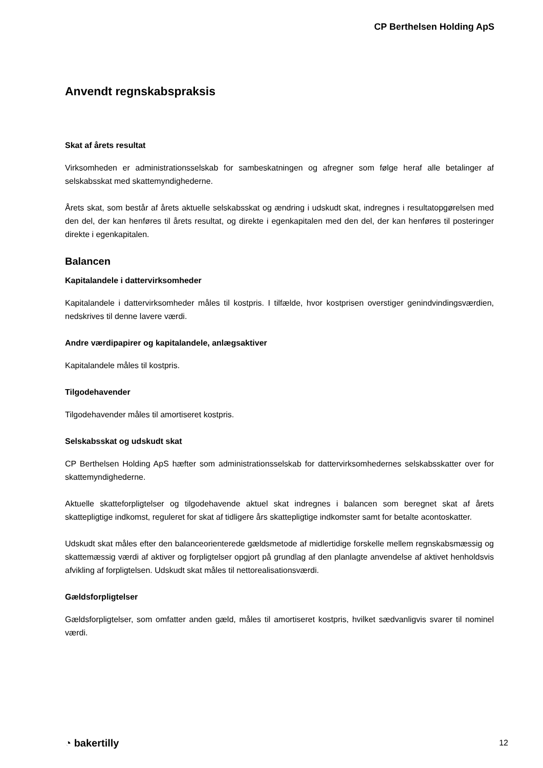CP Berthelsen Holding ApS
Anvendt regnskabspraksis
Skat af årets resultat
Virksomheden er administrationsselskab for sambeskatningen og afregner som følge heraf alle betalinger af selskabsskat med skattemyndighederne.
Årets skat, som består af årets aktuelle selskabsskat og ændring i udskudt skat, indregnes i resultatopgørelsen med den del, der kan henføres til årets resultat, og direkte i egenkapitalen med den del, der kan henføres til posteringer direkte i egenkapitalen.
Balancen
Kapitalandele i dattervirksomheder
Kapitalandele i dattervirksomheder måles til kostpris. I tilfælde, hvor kostprisen overstiger genindvindingsværdien, nedskrives til denne lavere værdi.
Andre værdipapirer og kapitalandele, anlægsaktiver
Kapitalandele måles til kostpris.
Tilgodehavender
Tilgodehavender måles til amortiseret kostpris.
Selskabsskat og udskudt skat
CP Berthelsen Holding ApS hæfter som administrationsselskab for dattervirksomhedernes selskabsskatter over for skattemyndighederne.
Aktuelle skatteforpligtelser og tilgodehavende aktuel skat indregnes i balancen som beregnet skat af årets skattepligtige indkomst, reguleret for skat af tidligere års skattepligtige indkomster samt for betalte acontoskatter.
Udskudt skat måles efter den balanceorienterede gældsmetode af midlertidige forskelle mellem regnskabsmæssig og skattemæssig værdi af aktiver og forpligtelser opgjort på grundlag af den planlagte anvendelse af aktivet henholdsvis afvikling af forpligtelsen. Udskudt skat måles til nettorealisationsværdi.
Gældsforpligtelser
Gældsforpligtelser, som omfatter anden gæld, måles til amortiseret kostpris, hvilket sædvanligvis svarer til nominel værdi.
◔ bakertilly 12